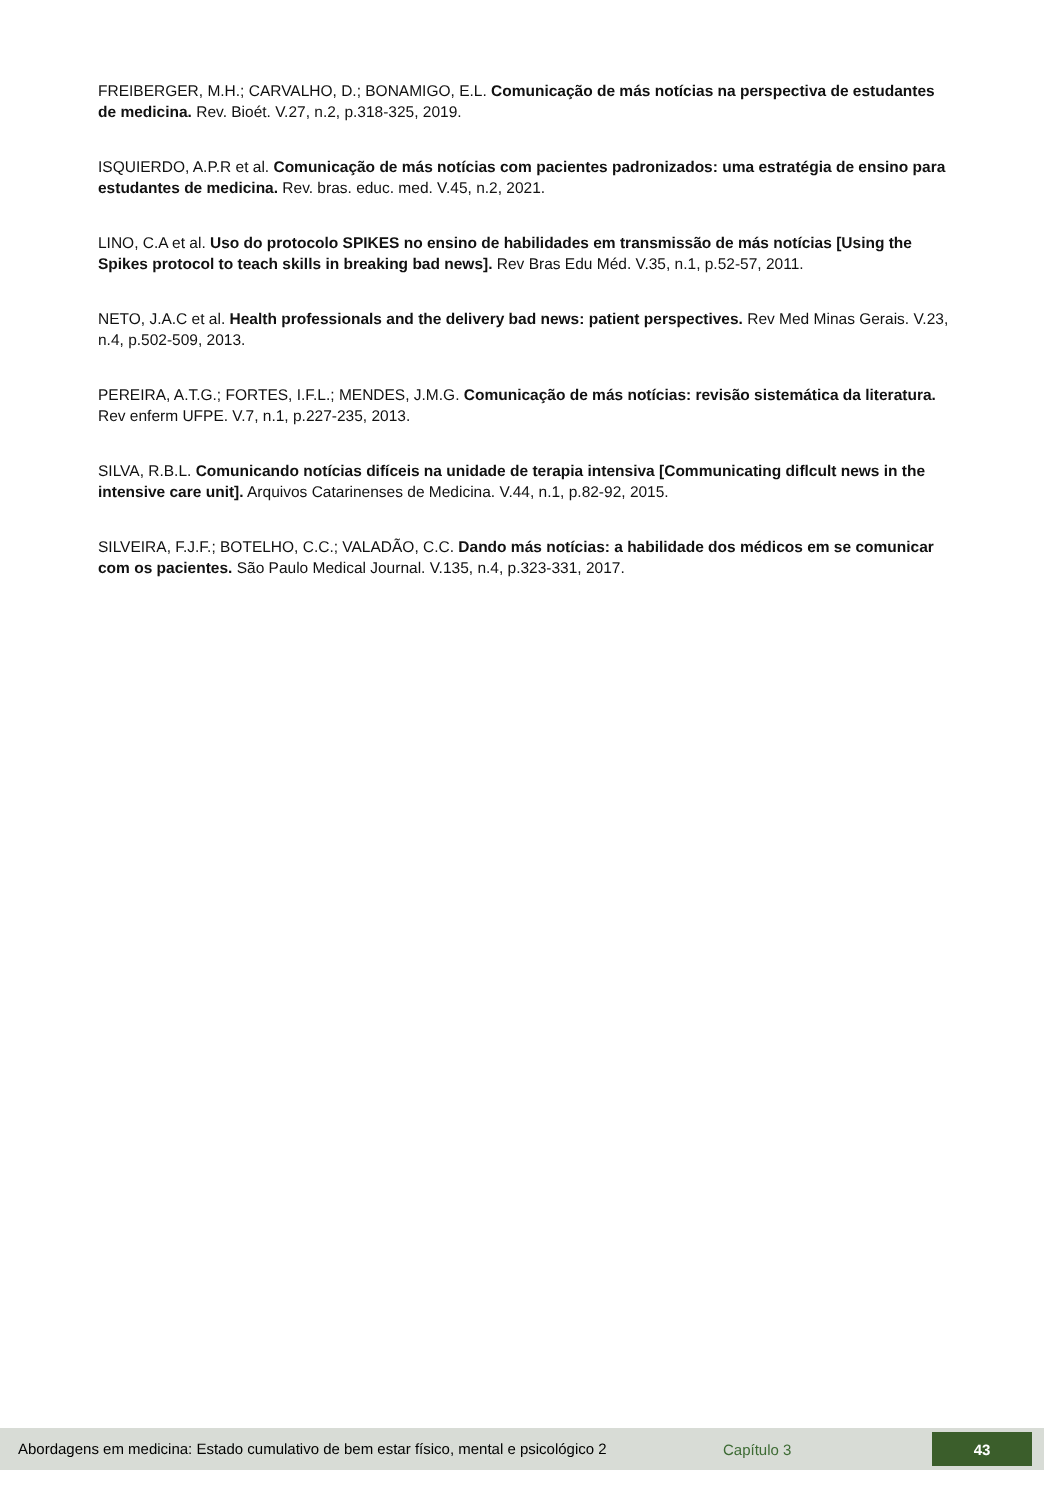FREIBERGER, M.H.; CARVALHO, D.; BONAMIGO, E.L. Comunicação de más notícias na perspectiva de estudantes de medicina. Rev. Bioét. V.27, n.2, p.318-325, 2019.
ISQUIERDO, A.P.R et al. Comunicação de más notícias com pacientes padronizados: uma estratégia de ensino para estudantes de medicina. Rev. bras. educ. med. V.45, n.2, 2021.
LINO, C.A et al. Uso do protocolo SPIKES no ensino de habilidades em transmissão de más notícias [Using the Spikes protocol to teach skills in breaking bad news]. Rev Bras Edu Méd. V.35, n.1, p.52-57, 2011.
NETO, J.A.C et al. Health professionals and the delivery bad news: patient perspectives. Rev Med Minas Gerais. V.23, n.4, p.502-509, 2013.
PEREIRA, A.T.G.; FORTES, I.F.L.; MENDES, J.M.G. Comunicação de más notícias: revisão sistemática da literatura. Rev enferm UFPE. V.7, n.1, p.227-235, 2013.
SILVA, R.B.L. Comunicando notícias difíceis na unidade de terapia intensiva [Communicating diflcult news in the intensive care unit]. Arquivos Catarinenses de Medicina. V.44, n.1, p.82-92, 2015.
SILVEIRA, F.J.F.; BOTELHO, C.C.; VALADÃO, C.C. Dando más notícias: a habilidade dos médicos em se comunicar com os pacientes. São Paulo Medical Journal. V.135, n.4, p.323-331, 2017.
Abordagens em medicina: Estado cumulativo de bem estar físico, mental e psicológico 2
Capítulo 3
43